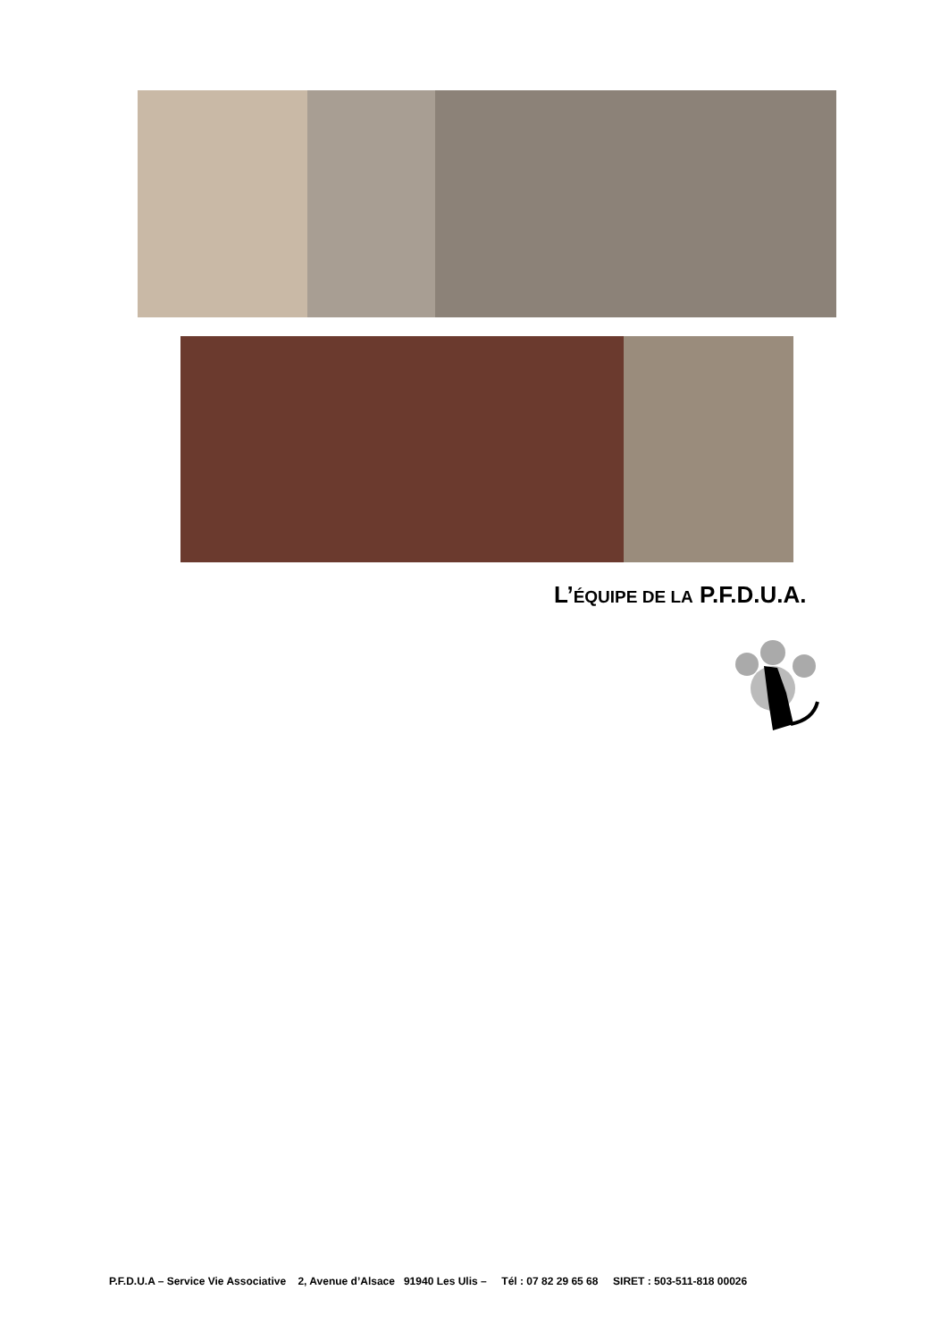L’ÉQUIPE DE LA P.F.D.U.A.
P.F.D.U.A – Service Vie Associative 2, Avenue d’Alsace 91940 Les Ulis – Tél : 07 82 29 65 68 SIRET : 503-511-818 00026